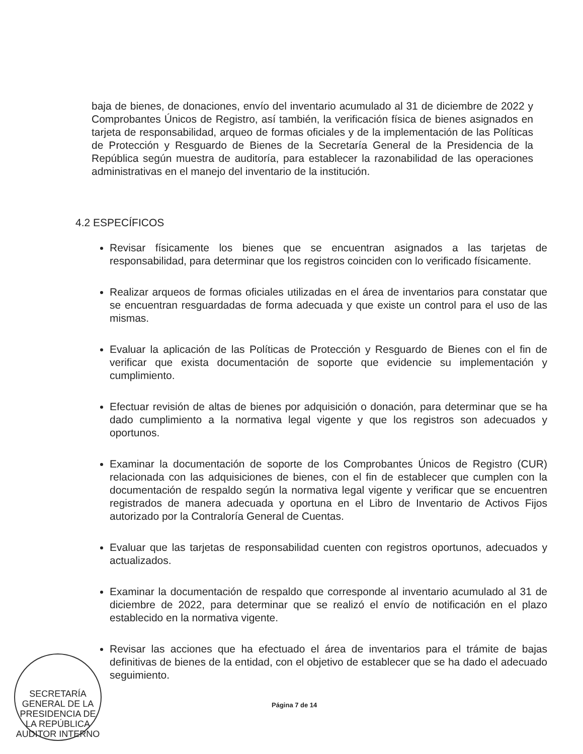baja de bienes, de donaciones, envío del inventario acumulado al 31 de diciembre de 2022 y Comprobantes Únicos de Registro, así también, la verificación física de bienes asignados en tarjeta de responsabilidad, arqueo de formas oficiales y de la implementación de las Políticas de Protección y Resguardo de Bienes de la Secretaría General de la Presidencia de la República según muestra de auditoría, para establecer la razonabilidad de las operaciones administrativas en el manejo del inventario de la institución.
4.2 ESPECÍFICOS
Revisar físicamente los bienes que se encuentran asignados a las tarjetas de responsabilidad, para determinar que los registros coinciden con lo verificado físicamente.
Realizar arqueos de formas oficiales utilizadas en el área de inventarios para constatar que se encuentran resguardadas de forma adecuada y que existe un control para el uso de las mismas.
Evaluar la aplicación de las Políticas de Protección y Resguardo de Bienes con el fin de verificar que exista documentación de soporte que evidencie su implementación y cumplimiento.
Efectuar revisión de altas de bienes por adquisición o donación, para determinar que se ha dado cumplimiento a la normativa legal vigente y que los registros son adecuados y oportunos.
Examinar la documentación de soporte de los Comprobantes Únicos de Registro (CUR) relacionada con las adquisiciones de bienes, con el fin de establecer que cumplen con la documentación de respaldo según la normativa legal vigente y verificar que se encuentren registrados de manera adecuada y oportuna en el Libro de Inventario de Activos Fijos autorizado por la Contraloría General de Cuentas.
Evaluar que las tarjetas de responsabilidad cuenten con registros oportunos, adecuados y actualizados.
Examinar la documentación de respaldo que corresponde al inventario acumulado al 31 de diciembre de 2022, para determinar que se realizó el envío de notificación en el plazo establecido en la normativa vigente.
Revisar las acciones que ha efectuado el área de inventarios para el trámite de bajas definitivas de bienes de la entidad, con el objetivo de establecer que se ha dado el adecuado seguimiento.
SECRETARÍA GENERAL DE LA PRESIDENCIA DE LA REPÚBLICA
AUDITOR INTERNO
Página 7 de 14